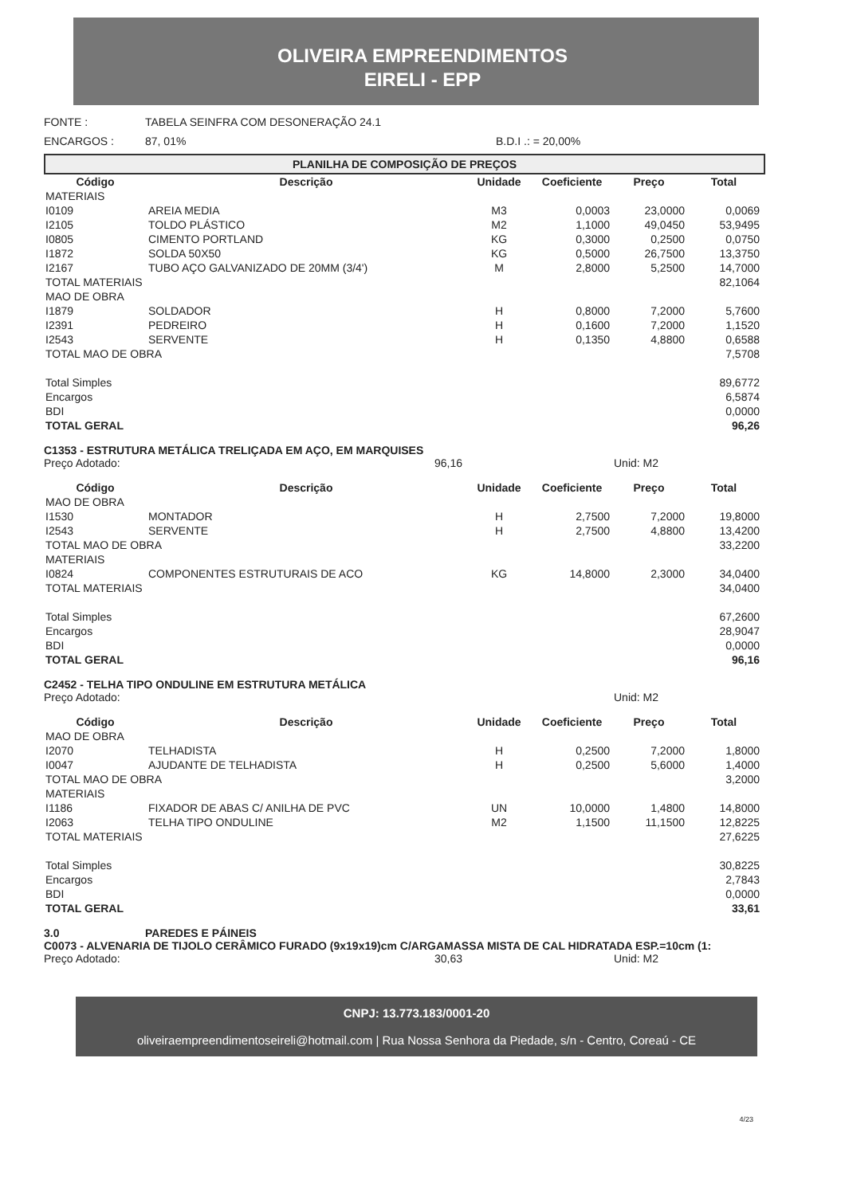OLIVEIRA EMPREENDIMENTOS
EIRELI - EPP
FONTE : TABELA SEINFRA COM DESONERAÇÃO 24.1
ENCARGOS : 87, 01% B.D.I .: = 20,00%
PLANILHA DE COMPOSIÇÃO DE PREÇOS
| Código | Descrição | Unidade | Coeficiente | Preço | Total |
| --- | --- | --- | --- | --- | --- |
| MATERIAIS | | | | | |
| I0109 | AREIA MEDIA | M3 | 0,0003 | 23,0000 | 0,0069 |
| I2105 | TOLDO PLÁSTICO | M2 | 1,1000 | 49,0450 | 53,9495 |
| I0805 | CIMENTO PORTLAND | KG | 0,3000 | 0,2500 | 0,0750 |
| I1872 | SOLDA 50X50 | KG | 0,5000 | 26,7500 | 13,3750 |
| I2167 | TUBO AÇO GALVANIZADO DE 20MM (3/4') | M | 2,8000 | 5,2500 | 14,7000 |
| TOTAL MATERIAIS | | | | | 82,1064 |
| MAO DE OBRA | | | | | |
| I1879 | SOLDADOR | H | 0,8000 | 7,2000 | 5,7600 |
| I2391 | PEDREIRO | H | 0,1600 | 7,2000 | 1,1520 |
| I2543 | SERVENTE | H | 0,1350 | 4,8800 | 0,6588 |
| TOTAL MAO DE OBRA | | | | | 7,5708 |
| Total Simples | | | | | 89,6772 |
| Encargos | | | | | 6,5874 |
| BDI | | | | | 0,0000 |
| TOTAL GERAL | | | | | 96,26 |
C1353 - ESTRUTURA METÁLICA TRELIÇADA EM AÇO, EM MARQUISES
Preço Adotado: 96,16 Unid: M2
| Código | Descrição | Unidade | Coeficiente | Preço | Total |
| --- | --- | --- | --- | --- | --- |
| MAO DE OBRA | | | | | |
| I1530 | MONTADOR | H | 2,7500 | 7,2000 | 19,8000 |
| I2543 | SERVENTE | H | 2,7500 | 4,8800 | 13,4200 |
| TOTAL MAO DE OBRA | | | | | 33,2200 |
| MATERIAIS | | | | | |
| I0824 | COMPONENTES ESTRUTURAIS DE ACO | KG | 14,8000 | 2,3000 | 34,0400 |
| TOTAL MATERIAIS | | | | | 34,0400 |
| Total Simples | | | | | 67,2600 |
| Encargos | | | | | 28,9047 |
| BDI | | | | | 0,0000 |
| TOTAL GERAL | | | | | 96,16 |
C2452 - TELHA TIPO ONDULINE EM ESTRUTURA METÁLICA
Preço Adotado: Unid: M2
| Código | Descrição | Unidade | Coeficiente | Preço | Total |
| --- | --- | --- | --- | --- | --- |
| MAO DE OBRA | | | | | |
| I2070 | TELHADISTA | H | 0,2500 | 7,2000 | 1,8000 |
| I0047 | AJUDANTE DE TELHADISTA | H | 0,2500 | 5,6000 | 1,4000 |
| TOTAL MAO DE OBRA | | | | | 3,2000 |
| MATERIAIS | | | | | |
| I1186 | FIXADOR DE ABAS C/ ANILHA DE PVC | UN | 10,0000 | 1,4800 | 14,8000 |
| I2063 | TELHA TIPO ONDULINE | M2 | 1,1500 | 11,1500 | 12,8225 |
| TOTAL MATERIAIS | | | | | 27,6225 |
| Total Simples | | | | | 30,8225 |
| Encargos | | | | | 2,7843 |
| BDI | | | | | 0,0000 |
| TOTAL GERAL | | | | | 33,61 |
3.0 PAREDES E PÁINEIS
C0073 - ALVENARIA DE TIJOLO CERÂMICO FURADO (9x19x19)cm C/ARGAMASSA MISTA DE CAL HIDRATADA ESP.=10cm (1:
Preço Adotado: 30,63 Unid: M2
CNPJ: 13.773.183/0001-20
oliveiraempreendimentoseireli@hotmail.com | Rua Nossa Senhora da Piedade, s/n - Centro, Coreaú - CE
4/23